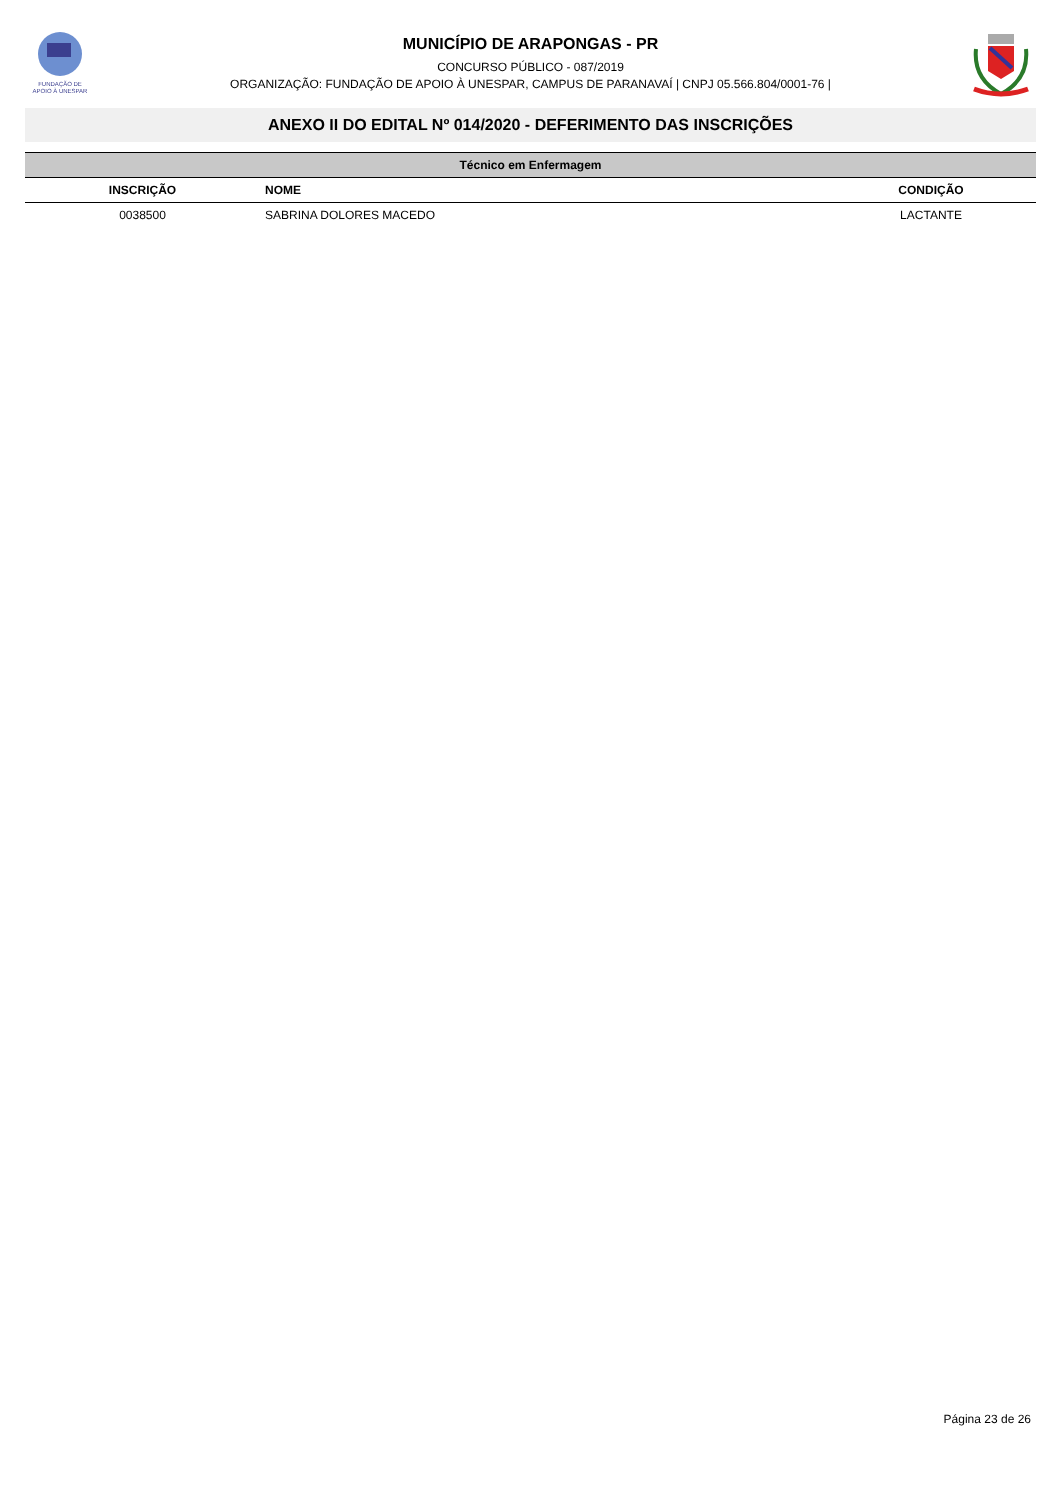FUNDAÇÃO DE
APOIO À UNESPAR
MUNICÍPIO DE ARAPONGAS - PR
CONCURSO PÚBLICO - 087/2019
ORGANIZAÇÃO: FUNDAÇÃO DE APOIO À UNESPAR, CAMPUS DE PARANAVAÍ | CNPJ 05.566.804/0001-76 |
ANEXO II DO EDITAL Nº 014/2020 - DEFERIMENTO DAS INSCRIÇÕES
| Técnico em Enfermagem | | |
| --- | --- | --- |
| INSCRIÇÃO | NOME | CONDIÇÃO |
| 0038500 | SABRINA DOLORES MACEDO | LACTANTE |
Página 23 de 26